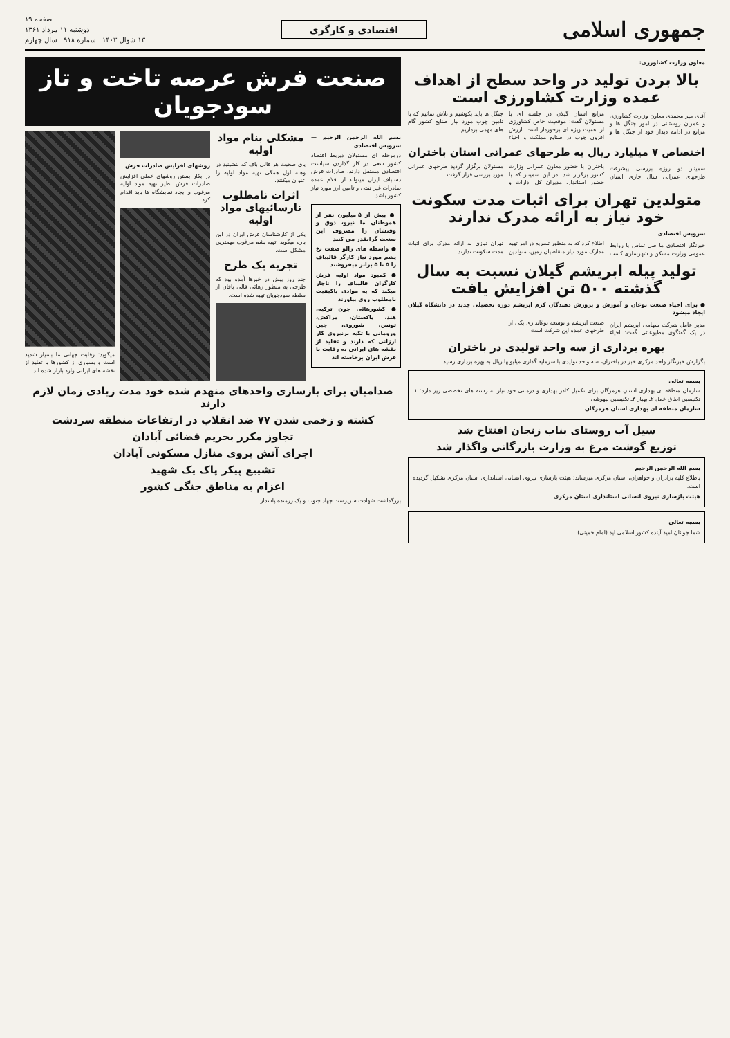جمهوری اسلامی
اقتصادی و کارگری
صفحه ۱۹
دوشنبه ۱۱ مرداد ۱۳۶۱
۱۳ شوال ۱۴۰۳ ـ شماره ۹۱۸ ـ سال چهارم
معاون وزارت کشاورزی:
بالا بردن تولید در واحد سطح از اهداف عمده وزارت کشاورزی است
آقای میر محمدی معاون وزارت کشاورزی و عمران روستائی در امور جنگل ها و مراتع در ادامه دیدار خود از جنگل ها و مراتع استان گیلان در جلسه ای با مسئولان گفت: موقعیت خاص کشاورزی از اهمیت ویژه ای برخوردار است. ارزش افزون چوب در صنایع مملکت و احیاء جنگل ها باید بکوشیم و تلاش نمائیم که با تامین چوب مورد نیاز صنایع کشور گام های مهمی برداریم.
اختصاص ۷ میلیارد ریال به طرحهای عمرانی استان باختران
سمینار دو روزه بررسی پیشرفت طرحهای عمرانی سال جاری استان باختران با حضور معاون عمرانی وزارت کشور برگزار شد. در این سمینار که با حضور استاندار، مدیران کل ادارات و مسئولان برگزار گردید طرحهای عمرانی مورد بررسی قرار گرفت.
متولدین تهران برای اثبات مدت سکونت خود نیاز به ارائه مدرک ندارند
سرویس اقتصادی
خبرنگار اقتصادی ما طی تماس با روابط عمومی وزارت مسکن و شهرسازی کسب اطلاع کرد که به منظور تسریع در امر تهیه مدارک مورد نیاز متقاضیان زمین، متولدین تهران نیازی به ارائه مدرک برای اثبات مدت سکونت ندارند.
تولید پیله ابریشم گیلان نسبت به سال گذشته ۵۰۰ تن افزایش یافت
● برای احیاء صنعت نوغان و آموزش و پرورش دهندگان کرم ابریشم دوره تحصیلی جدید در دانشگاه گیلان ایجاد میشود
مدیر عامل شرکت سهامی ابریشم ایران در یک گفتگوی مطبوعاتی گفت: احیاء صنعت ابریشم و توسعه نوغانداری یکی از طرحهای عمده این شرکت است.
بهره برداری از سه واحد تولیدی در باختران
بگزارش خبرنگار واحد مرکزی خبر در باختران، سه واحد تولیدی با سرمایه گذاری میلیونها ریال به بهره برداری رسید.
بسمه تعالی
سازمان منطقه ای بهداری استان هرمزگان برای تکمیل کادر بهداری و درمانی خود نیاز به رشته های تخصصی زیر دارد: ۱ـ تکنیسین اطاق عمل ۲ـ بهیار ۳ـ تکنیسین بیهوشی
سازمان منطقه ای بهداری استان هرمزگان
سیل آب روستای بناب زنجان افتتاح شد
توزیع گوشت مرغ به وزارت بازرگانی واگذار شد
بسم الله الرحمن الرحیم
باطلاع کلیه برادران و خواهران، استان مرکزی میرساند: هیئت بازسازی نیروی انسانی استانداری استان مرکزی تشکیل گردیده است.
هیئت بازسازی نیروی انسانی استانداری استان مرکزی
بسمه تعالی
شما جوانان امید آینده کشور اسلامی اید (امام خمینی)
صنعت فرش عرصه تاخت و تاز سودجویان
بسم الله الرحمن الرحیم — سرویس اقتصادی
درمرحله ای مسئولان ذیربط اقتصاد کشور سعی در کار گذاردن سیاست اقتصادی مستقل دارند، صادرات فرش دستباف ایران میتواند از اقلام عمده صادرات غیر نفتی و تامین ارز مورد نیاز کشور باشد.
● بیش از ۵ میلیون نفر از هموطنان ما نیرو، ذوق و وقتشان را مصروف این صنعت گرانقدر می کنند
● واسطه های زالو صفت نخ پشم مورد نیاز کارگر قالیباف را ۵ تا ۵ برابر میفروشند
● کمبود مواد اولیه فرش کارگران قالیباف را ناچار میکند که به موادی باکیفیت نامطلوب روی بیاورند
● کشورهائی چون ترکیه، هند، پاکستان، مراکش، تونس، شوروی، چین ورومانی با تکیه برنیروی کار ارزانی که دارند و تقلید از نقشه های ایرانی به رقابت با فرش ایران برخاسته اند
مشکلی بنام مواد اولیه
پای صحبت هر قالی باف که بنشینید در وهله اول همگی تهیه مواد اولیه را عنوان میکنند.
اثرات نامطلوب نارسائیهای مواد اولیه
یکی از کارشناسان فرش ایران در این باره میگوید: تهیه پشم مرغوب مهمترین مشکل است.
تجربه یک طرح
چند روز پیش در خبرها آمده بود که طرحی به منظور رهائی قالی بافان از سلطه سودجویان تهیه شده است.
روشهای افزایش صادرات فرش
در بکار بستن روشهای عملی افزایش صادرات فرش نظیر تهیه مواد اولیه مرغوب و ایجاد نمایشگاه ها باید اقدام کرد.
میگوید: رقابت جهانی ما بسیار شدید است و بسیاری از کشورها با تقلید از نقشه های ایرانی وارد بازار شده اند.
صدامیان برای بازسازی واحدهای منهدم شده خود مدت زیادی زمان لازم دارند
کشته و زخمی شدن ۷۷ ضد انقلاب در ارتفاعات منطقه سردشت
تجاوز مکرر بحریم فضائی آبادان
اجرای آتش بروی منازل مسکونی آبادان
تشییع پیکر پاک یک شهید
اعزام به مناطق جنگی کشور
بزرگداشت شهادت سرپرست جهاد جنوب و یک رزمنده پاسدار